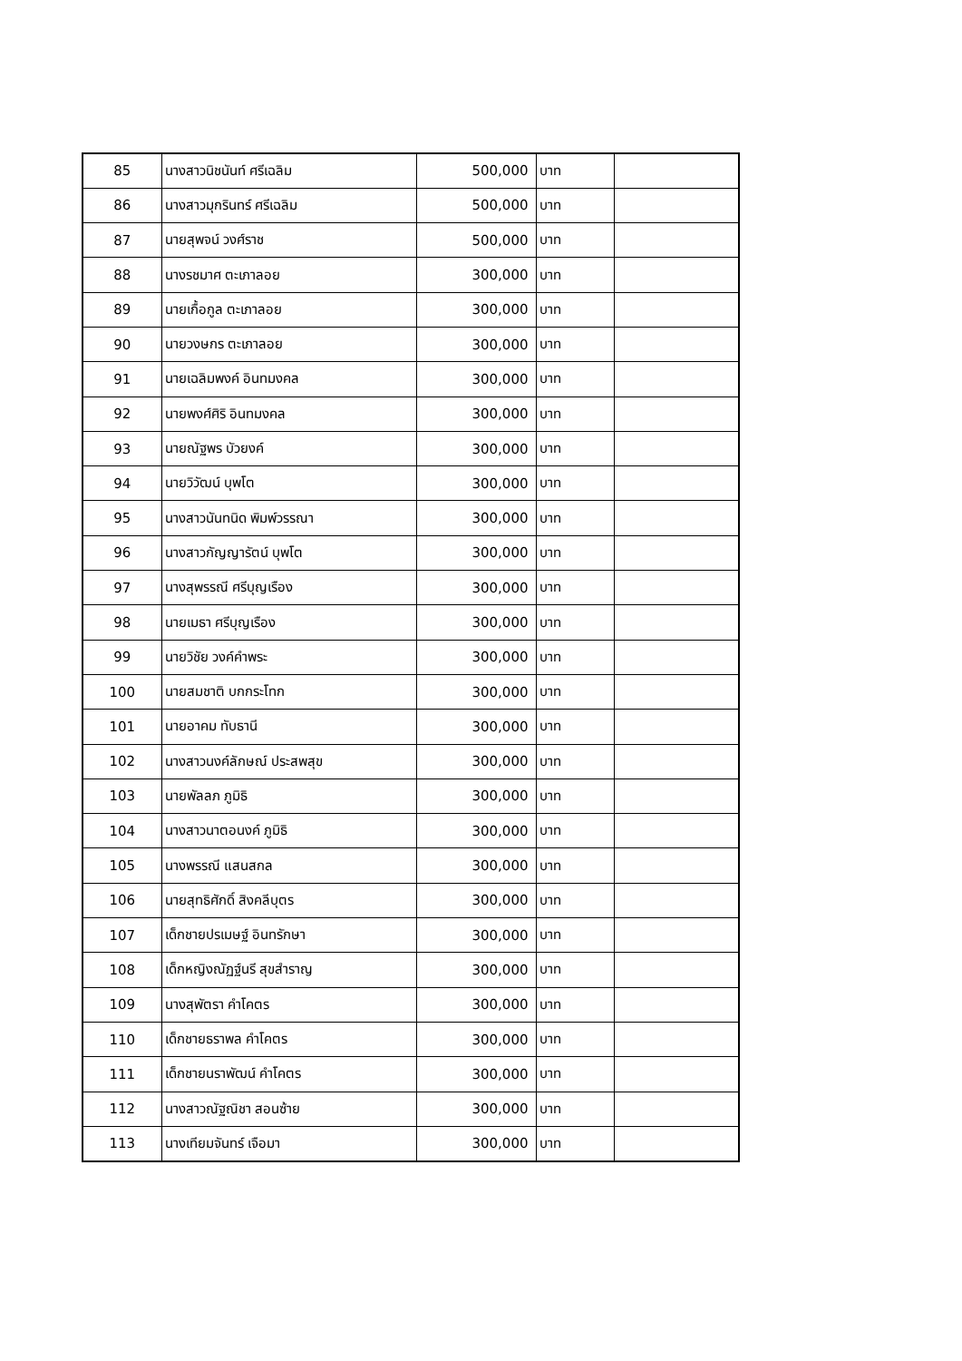| 85 | นางสาวนิชนันท์ ศรีเฉลิม | 500,000 | บาท | |
| 86 | นางสาวมุกรินทร์ ศรีเฉลิม | 500,000 | บาท | |
| 87 | นายสุพจน์ วงศ์ราช | 500,000 | บาท | |
| 88 | นางรชมาศ ตะเภาลอย | 300,000 | บาท | |
| 89 | นายเกื้อกูล ตะเภาลอย | 300,000 | บาท | |
| 90 | นายวงษกร ตะเภาลอย | 300,000 | บาท | |
| 91 | นายเฉลิมพงค์ อินทมงคล | 300,000 | บาท | |
| 92 | นายพงศ์ศิริ อินทมงคล | 300,000 | บาท | |
| 93 | นายณัฐพร บัวยงค์ | 300,000 | บาท | |
| 94 | นายวิวัฒน์ บุพโต | 300,000 | บาท | |
| 95 | นางสาวนันทนิด พิมพ์วรรณา | 300,000 | บาท | |
| 96 | นางสาวกัญญารัตน์ บุพโต | 300,000 | บาท | |
| 97 | นางสุพรรณี ศรีบุญเรือง | 300,000 | บาท | |
| 98 | นายเมธา ศรีบุญเรือง | 300,000 | บาท | |
| 99 | นายวิชัย วงค์คำพระ | 300,000 | บาท | |
| 100 | นายสมชาติ บกกระโทก | 300,000 | บาท | |
| 101 | นายอาคม ทับธานี | 300,000 | บาท | |
| 102 | นางสาวนงค์ลักษณ์ ประสพสุข | 300,000 | บาท | |
| 103 | นายพัลลภ ภูมิธิ | 300,000 | บาท | |
| 104 | นางสาวนาตอนงค์ ภูมิธิ | 300,000 | บาท | |
| 105 | นางพรรณี แสนสกล | 300,000 | บาท | |
| 106 | นายสุทธิศักดิ์ สิงคลีบุตร | 300,000 | บาท | |
| 107 | เด็กชายปรเมษฐ์ อินทรักษา | 300,000 | บาท | |
| 108 | เด็กหญิงณัฏฐ์นรี สุขสำราญ | 300,000 | บาท | |
| 109 | นางสุพัตรา คำโคตร | 300,000 | บาท | |
| 110 | เด็กชายธราพล คำโคตร | 300,000 | บาท | |
| 111 | เด็กชายนราพัฒน์ คำโคตร | 300,000 | บาท | |
| 112 | นางสาวณัฐณิชา สอนซ้าย | 300,000 | บาท | |
| 113 | นางเทียมจันทร์ เจือมา | 300,000 | บาท | |